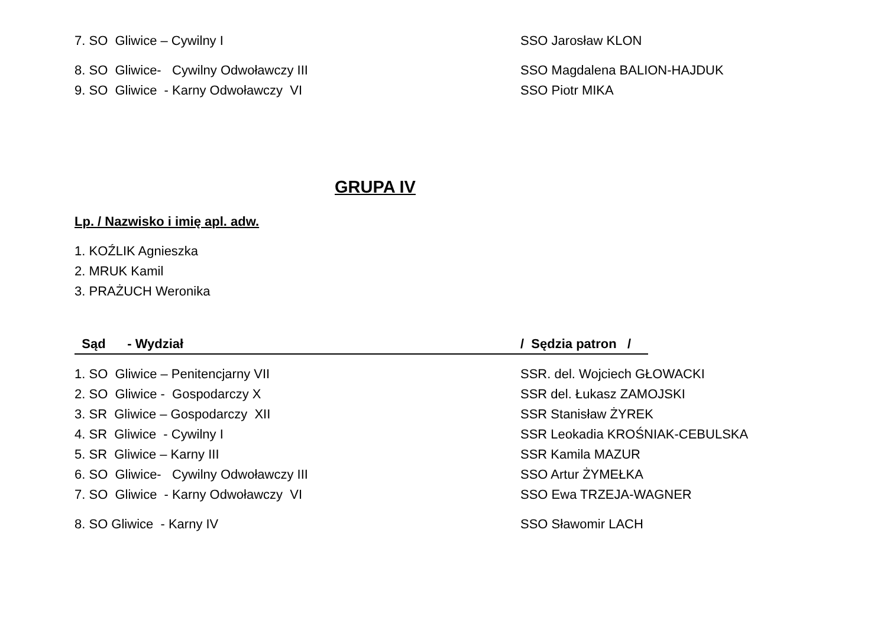7. SO Gliwice – Cywilny I
SSO Jarosław KLON
8. SO Gliwice- Cywilny Odwoławczy III
SSO Magdalena BALION-HAJDUK
9. SO Gliwice - Karny Odwoławczy VI
SSO Piotr MIKA
GRUPA IV
Lp. / Nazwisko i imię apl. adw.
1. KOŹLIK Agnieszka
2. MRUK Kamil
3. PRAŻUCH Weronika
Sąd - Wydział
/ Sędzia patron /
1. SO Gliwice – Penitencjarny VII
SSR. del. Wojciech GŁOWACKI
2. SO Gliwice - Gospodarczy X
SSR del. Łukasz ZAMOJSKI
3. SR Gliwice – Gospodarczy XII
SSR Stanisław ŻYREK
4. SR Gliwice - Cywilny I
SSR Leokadia KROŚNIAK-CEBULSKA
5. SR Gliwice – Karny III
SSR Kamila MAZUR
6. SO Gliwice- Cywilny Odwoławczy III
SSO Artur ŻYMEŁKA
7. SO Gliwice - Karny Odwoławczy VI
SSO Ewa TRZEJA-WAGNER
8. SO Gliwice - Karny IV
SSO Sławomir LACH